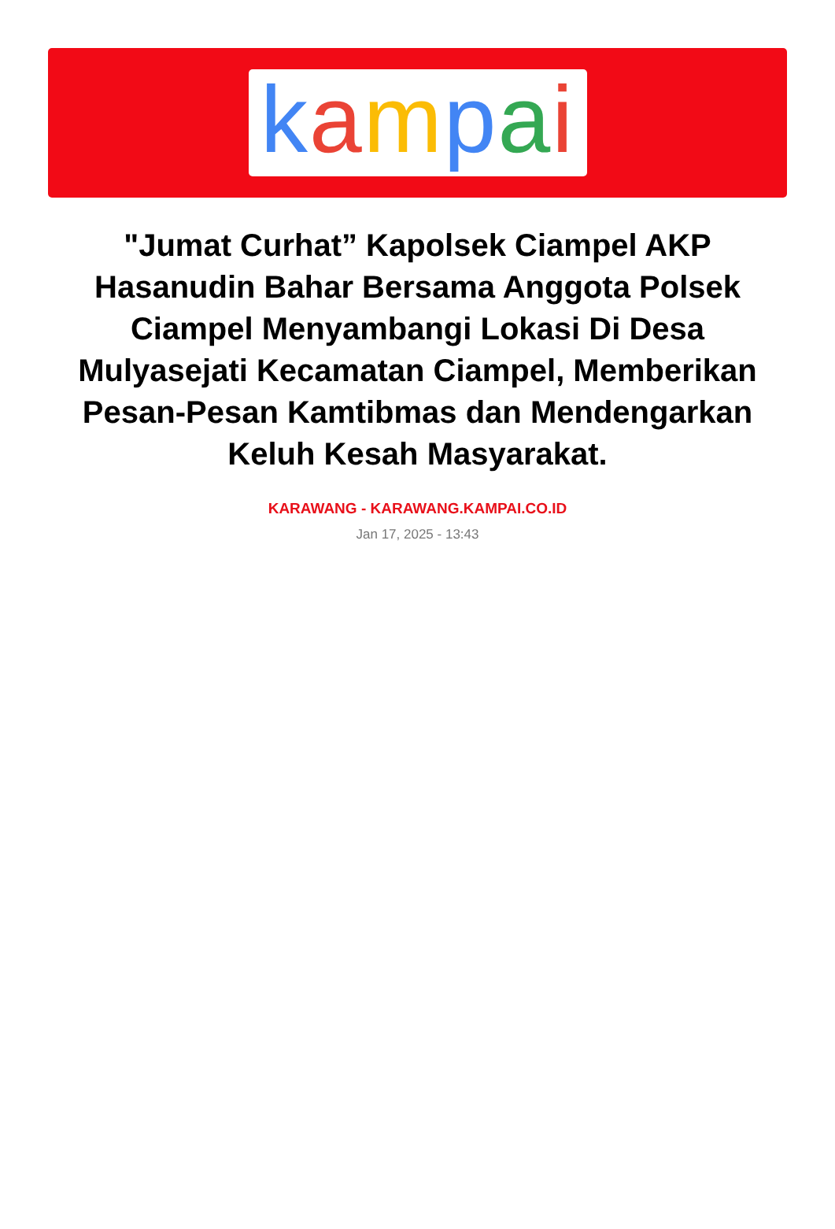kampai
"Jumat Curhat” Kapolsek Ciampel AKP Hasanudin Bahar Bersama Anggota Polsek Ciampel Menyambangi Lokasi Di Desa Mulyasejati Kecamatan Ciampel, Memberikan Pesan-Pesan Kamtibmas dan Mendengarkan Keluh Kesah Masyarakat.
KARAWANG - KARAWANG.KAMPAI.CO.ID
Jan 17, 2025 - 13:43